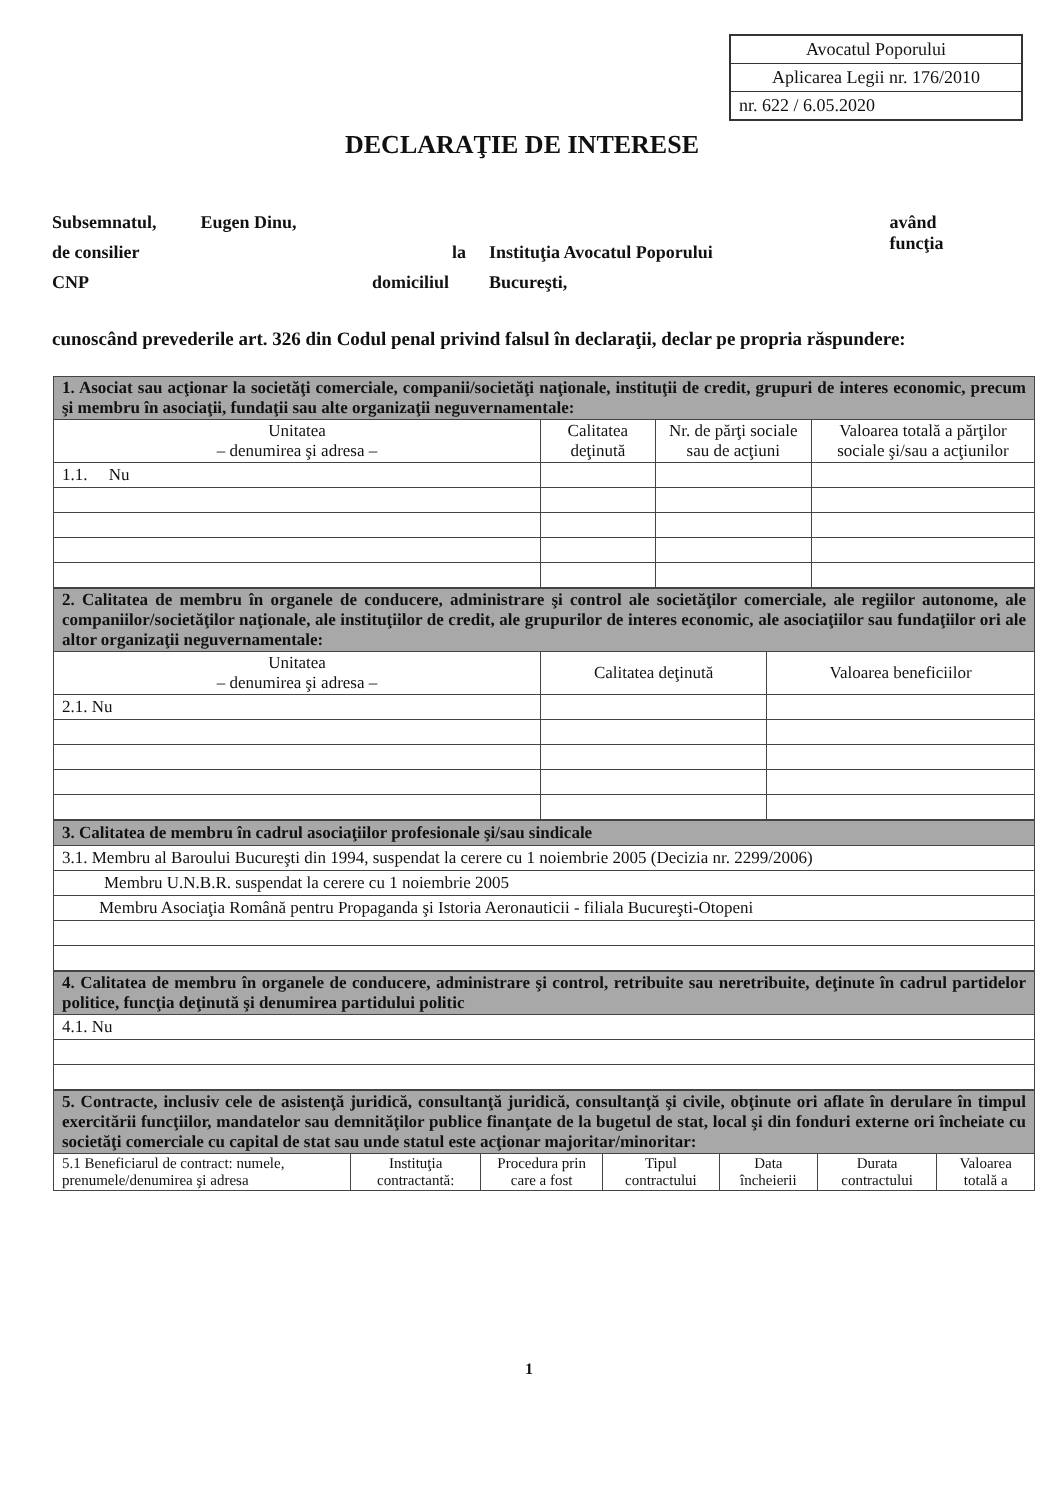Avocatul Poporului
Aplicarea Legii nr. 176/2010
nr. 622 / 6.05.2020
DECLARAŢIE DE INTERESE
Subsemnatul, Eugen Dinu, având funcţia
de consilier la Instituţia Avocatul Poporului
CNP domiciliul Bucureşti,
cunoscând prevederile art. 326 din Codul penal privind falsul în declaraţii, declar pe propria răspundere:
| 1. Asociat sau acţionar la societăţi comerciale, companii/societăţi naţionale, instituţii de credit, grupuri de interes economic, precum şi membru în asociaţii, fundaţii sau alte organizaţii neguvernamentale: | | | |
| Unitatea – denumirea şi adresa – | Calitatea deţinută | Nr. de părţi sociale sau de acţiuni | Valoarea totală a părţilor sociale şi/sau a acţiunilor |
| 1.1. Nu | | | |
| 2. Calitatea de membru în organele de conducere, administrare şi control ale societăţilor comerciale, ale regiilor autonome, ale companiilor/societăţilor naţionale, ale instituţiilor de credit, ale grupurilor de interes economic, ale asociaţiilor sau fundaţiilor ori ale altor organizaţii neguvernamentale: | | |
| Unitatea – denumirea şi adresa – | Calitatea deţinută | Valoarea beneficiilor |
| 2.1. Nu | | |
| 3. Calitatea de membru în cadrul asociaţiilor profesionale şi/sau sindicale |
| 3.1. Membru al Baroului Bucureşti din 1994, suspendat la cerere cu 1 noiembrie 2005 (Decizia nr. 2299/2006) |
| Membru U.N.B.R. suspendat la cerere cu 1 noiembrie 2005 |
| Membru Asociaţia Română pentru Propaganda şi Istoria Aeronauticii - filiala Bucureşti-Otopeni |
| 4. Calitatea de membru în organele de conducere, administrare şi control, retribuite sau neretribuite, deţinute în cadrul partidelor politice, funcţia deţinută şi denumirea partidului politic |
| 4.1. Nu |
| 5. Contracte, inclusiv cele de asistenţă juridică, consultanţă juridică, consultanţă şi civile, obţinute ori aflate în derulare în timpul exercitării funcţiilor, mandatelor sau demnităţilor publice finanţate de la bugetul de stat, local şi din fonduri externe ori încheiate cu societăţi comerciale cu capital de stat sau unde statul este acţionar majoritar/minoritar: | | | | | | |
| 5.1 Beneficiarul de contract: numele, prenumele/denumirea şi adresa | Instituţia contractantă: | Procedura prin care a fost | Tipul contractului | Data încheierii | Durata contractului | Valoarea totală a |
1